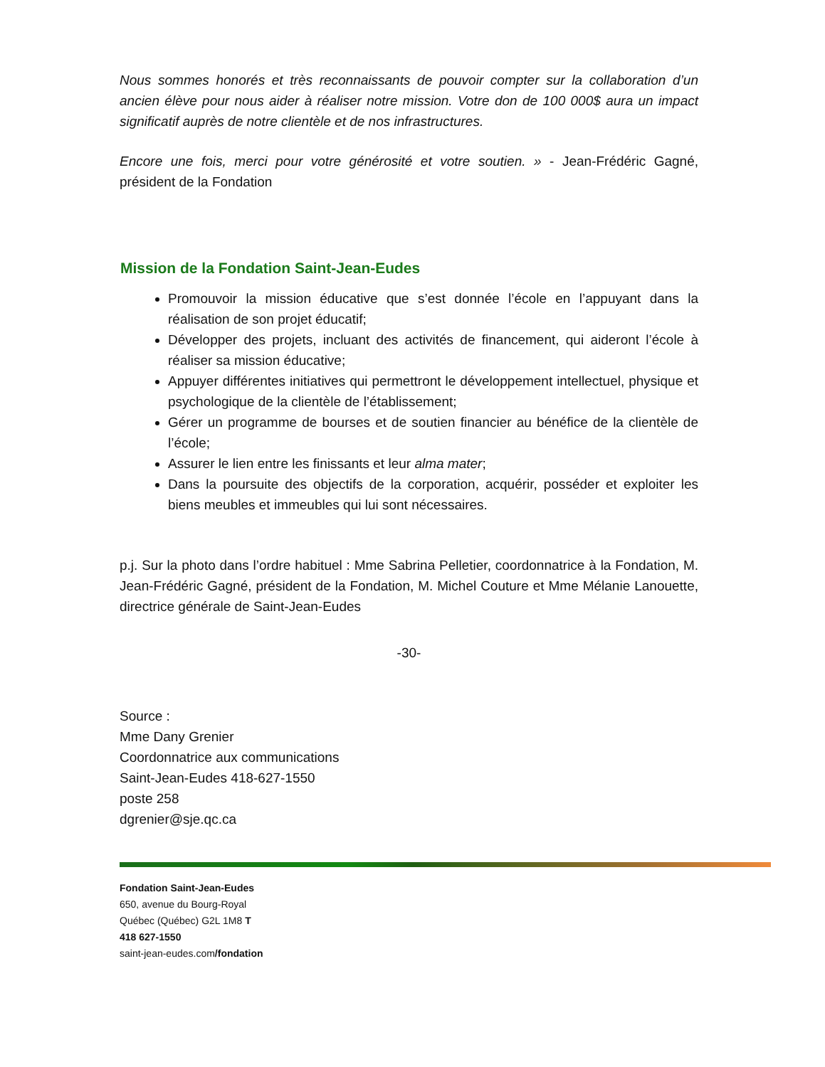Nous sommes honorés et très reconnaissants de pouvoir compter sur la collaboration d’un ancien élève pour nous aider à réaliser notre mission. Votre don de 100 000$ aura un impact significatif auprès de notre clientèle et de nos infrastructures.
Encore une fois, merci pour votre générosité et votre soutien. » - Jean-Frédéric Gagné, président de la Fondation
Mission de la Fondation Saint-Jean-Eudes
Promouvoir la mission éducative que s’est donnée l’école en l’appuyant dans la réalisation de son projet éducatif;
Développer des projets, incluant des activités de financement, qui aideront l’école à réaliser sa mission éducative;
Appuyer différentes initiatives qui permettront le développement intellectuel, physique et psychologique de la clientèle de l’établissement;
Gérer un programme de bourses et de soutien financier au bénéfice de la clientèle de l’école;
Assurer le lien entre les finissants et leur alma mater;
Dans la poursuite des objectifs de la corporation, acquérir, posséder et exploiter les biens meubles et immeubles qui lui sont nécessaires.
p.j. Sur la photo dans l’ordre habituel : Mme Sabrina Pelletier, coordonnatrice à la Fondation, M. Jean-Frédéric Gagné, président de la Fondation, M. Michel Couture et Mme Mélanie Lanouette, directrice générale de Saint-Jean-Eudes
-30-
Source :
Mme Dany Grenier
Coordonnatrice aux communications
Saint-Jean-Eudes 418-627-1550
poste 258
dgrenier@sje.qc.ca
Fondation Saint-Jean-Eudes
650, avenue du Bourg-Royal
Québec (Québec) G2L 1M8 T
418 627-1550
saint-jean-eudes.com/fondation